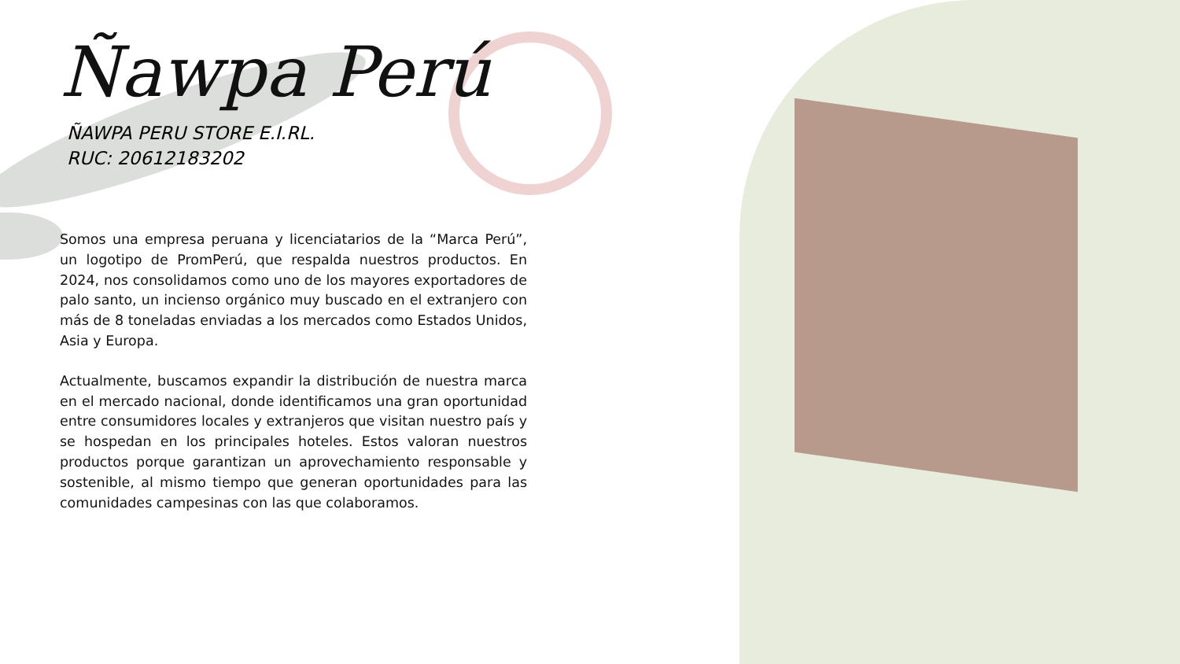Ñawpa Perú
ÑAWPA PERU STORE E.I.RL.
RUC: 20612183202
Somos una empresa peruana y licenciatarios de la “Marca Perú”, un logotipo de PromPerú, que respalda nuestros productos. En 2024, nos consolidamos como uno de los mayores exportadores de palo santo, un incienso orgánico muy buscado en el extranjero con más de 8 toneladas enviadas a los mercados como Estados Unidos, Asia y Europa.
Actualmente, buscamos expandir la distribución de nuestra marca en el mercado nacional, donde identificamos una gran oportunidad entre consumidores locales y extranjeros que visitan nuestro país y se hospedan en los principales hoteles. Estos valoran nuestros productos porque garantizan un aprovechamiento responsable y sostenible, al mismo tiempo que generan oportunidades para las comunidades campesinas con las que colaboramos.